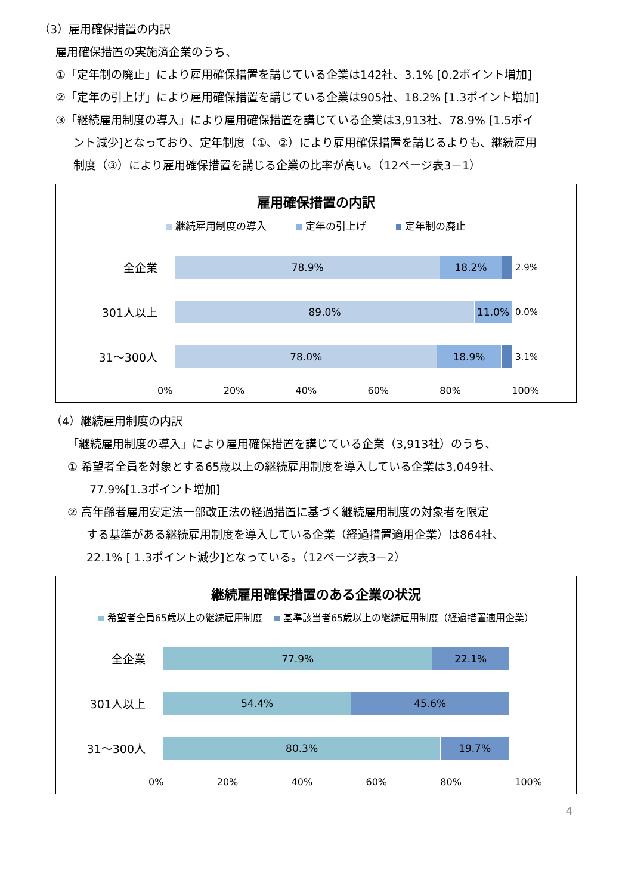（3）雇用確保措置の内訳
雇用確保措置の実施済企業のうち、
①「定年制の廃止」により雇用確保措置を講じている企業は142社、3.1% [0.2ポイント増加]
②「定年の引上げ」により雇用確保措置を講じている企業は905社、18.2% [1.3ポイント増加]
③「継続雇用制度の導入」により雇用確保措置を講じている企業は3,913社、78.9% [1.5ポイ
ント減少]となっており、定年制度（①、②）により雇用確保措置を講じるよりも、継続雇用
制度（③）により雇用確保措置を講じる企業の比率が高い。（12ページ表3－1）
雇用確保措置の内訳
継続雇用制度の導入 定年の引上げ 定年制の廃止
全企業
78.9% 18.2%
2.9%
301人以上
89.0% 11.0%
0.0%
31～300人
78.0% 18.9%
3.1%
0% 20% 40% 60% 80% 100%
（4）継続雇用制度の内訳
「継続雇用制度の導入」により雇用確保措置を講じている企業（3,913社）のうち、
① 希望者全員を対象とする65歳以上の継続雇用制度を導入している企業は3,049社、
77.9%[1.3ポイント増加]
② 高年齢者雇用安定法一部改正法の経過措置に基づく継続雇用制度の対象者を限定
する基準がある継続雇用制度を導入している企業（経過措置適用企業）は864社、
22.1% [ 1.3ポイント減少]となっている。（12ページ表3－2）
継続雇用確保措置のある企業の状況
希望者全員65歳以上の継続雇用制度 基準該当者65歳以上の継続雇用制度（経過措置適用企業）
全企業
77.9% 22.1%
301人以上
54.4% 45.6%
31～300人
80.3% 19.7%
0% 20% 40% 60% 80% 100%
4